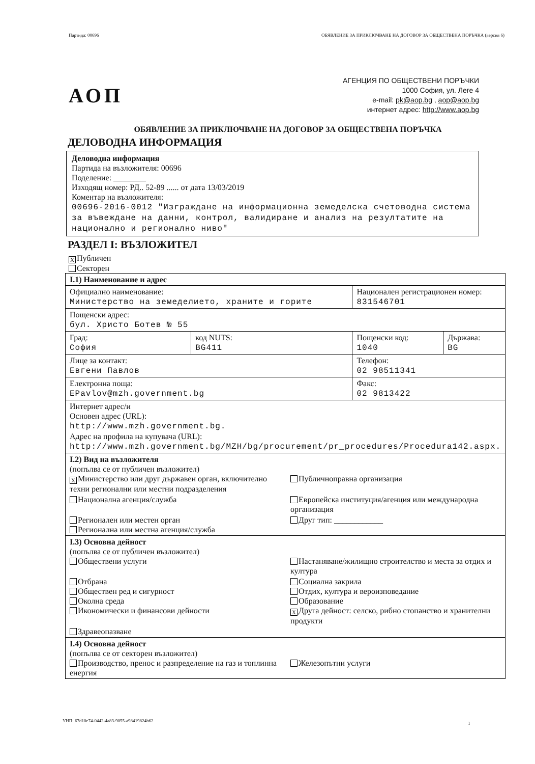Партида: 00696 ОБЯВЛЕНИЕ ЗА ПРИКЛЮЧВАНЕ НА ДОГОВОР ЗА ОБЩЕСТВЕНА ПОРЪЧКА (версия 6)
АОП
АГЕНЦИЯ ПО ОБЩЕСТВЕНИ ПОРЪЧКИ
1000 София, ул. Леге 4
e-mail: pk@aop.bg , aop@aop.bg
интернет адрес: http://www.aop.bg
ОБЯВЛЕНИЕ ЗА ПРИКЛЮЧВАНЕ НА ДОГОВОР ЗА ОБЩЕСТВЕНА ПОРЪЧКА
ДЕЛОВОДНА ИНФОРМАЦИЯ
Деловодна информация
Партида на възложителя: 00696
Поделение: ________
Изходящ номер: РД.. 52-89 ...... от дата 13/03/2019
Коментар на възложителя:
00696-2016-0012 "Изграждане на информационна земеделска счетоводна система за въвеждане на данни, контрол, валидиране и анализ на резултатите на национално и регионално ниво"
РАЗДЕЛ I: ВЪЗЛОЖИТЕЛ
X Публичен
Секторен
| I.1) Наименование и адрес | | | |
| Официално наименование: Министерство на земеделието, храните и горите | | Национален регистрационен номер: 831546701 | |
| Пощенски адрес: бул. Христо Ботев № 55 | | | |
| Град: София | код NUTS: BG411 | Пощенски код: 1040 | Държава: BG |
| Лице за контакт: Евгени Павлов | | Телефон: 02 98511341 | |
| Електронна поща: EPavlov@mzh.government.bg | | Факс: 02 9813422 | |
| Интернет адрес/и Основен адрес (URL): http://www.mzh.government.bg. Адрес на профила на купувача (URL): http://www.mzh.government.bg/MZH/bg/procurement/pr_procedures/Procedura142.aspx. | | | |
| I.2) Вид на възложителя (попълва се от публичен възложител) X Министерство или друг държавен орган, включително техни регионални или местни подразделения Публичноправна организация Национална агенция/служба Европейска институция/агенция или международна организация Регионален или местен орган Регионална или местна агенция/служба Друг тип: ____________ | | | |
| I.3) Основна дейност (попълва се от публичен възложител) Обществени услуги Настаняване/жилищно строителство и места за отдих и култура Отбрана Обществен ред и сигурност Околна среда Икономически и финансови дейности Социална закрила Отдих, култура и вероизповедание Образование X Друга дейност: селско, рибно стопанство и хранителни продукти Здравеопазване | | | |
| I.4) Основна дейност (попълва се от секторен възложител) Производство, пренос и разпределение на газ и топлинна енергия Железопътни услуги | | | |
УНП: 67d10e74-0442-4a83-9055-a98419824b62
1